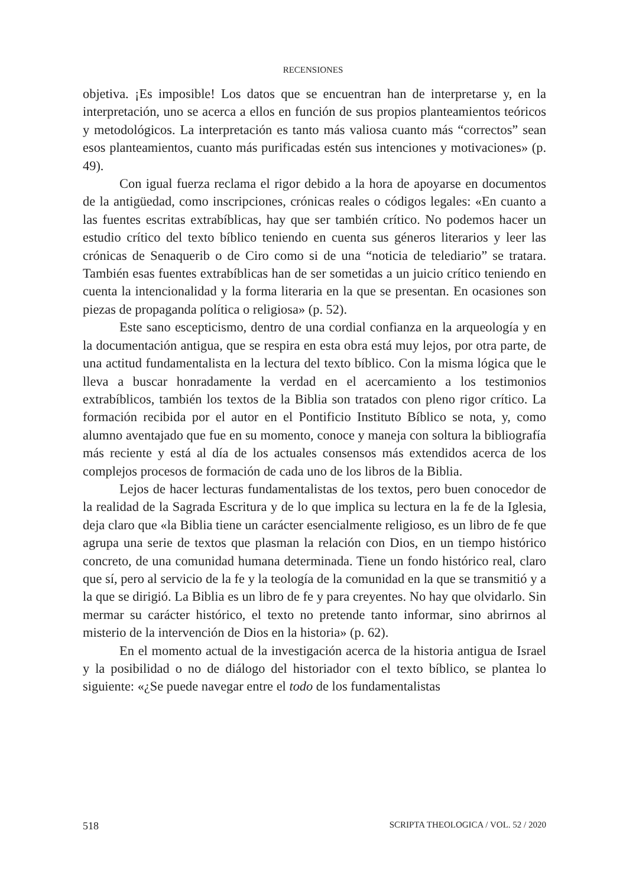RECENSIONES
objetiva. ¡Es imposible! Los datos que se encuentran han de interpretarse y, en la interpretación, uno se acerca a ellos en función de sus propios planteamientos teóricos y metodológicos. La interpretación es tanto más valiosa cuanto más “correctos” sean esos planteamientos, cuanto más purificadas estén sus intenciones y motivaciones» (p. 49).
Con igual fuerza reclama el rigor debido a la hora de apoyarse en documentos de la antigüedad, como inscripciones, crónicas reales o códigos legales: «En cuanto a las fuentes escritas extrabíblicas, hay que ser también crítico. No podemos hacer un estudio crítico del texto bíblico teniendo en cuenta sus géneros literarios y leer las crónicas de Senaquerib o de Ciro como si de una “noticia de telediario” se tratara. También esas fuentes extrabíblicas han de ser sometidas a un juicio crítico teniendo en cuenta la intencionalidad y la forma literaria en la que se presentan. En ocasiones son piezas de propaganda política o religiosa» (p. 52).
Este sano escepticismo, dentro de una cordial confianza en la arqueología y en la documentación antigua, que se respira en esta obra está muy lejos, por otra parte, de una actitud fundamentalista en la lectura del texto bíblico. Con la misma lógica que le lleva a buscar honradamente la verdad en el acercamiento a los testimonios extrabíblicos, también los textos de la Biblia son tratados con pleno rigor crítico. La formación recibida por el autor en el Pontificio Instituto Bíblico se nota, y, como alumno aventajado que fue en su momento, conoce y maneja con soltura la bibliografía más reciente y está al día de los actuales consensos más extendidos acerca de los complejos procesos de formación de cada uno de los libros de la Biblia.
Lejos de hacer lecturas fundamentalistas de los textos, pero buen conocedor de la realidad de la Sagrada Escritura y de lo que implica su lectura en la fe de la Iglesia, deja claro que «la Biblia tiene un carácter esencialmente religioso, es un libro de fe que agrupa una serie de textos que plasman la relación con Dios, en un tiempo histórico concreto, de una comunidad humana determinada. Tiene un fondo histórico real, claro que sí, pero al servicio de la fe y la teología de la comunidad en la que se transmitió y a la que se dirigió. La Biblia es un libro de fe y para creyentes. No hay que olvidarlo. Sin mermar su carácter histórico, el texto no pretende tanto informar, sino abrirnos al misterio de la intervención de Dios en la historia» (p. 62).
En el momento actual de la investigación acerca de la historia antigua de Israel y la posibilidad o no de diálogo del historiador con el texto bíblico, se plantea lo siguiente: «¿Se puede navegar entre el todo de los fundamentalistas
518 SCRIPTA THEOLOGICA / VOL. 52 / 2020